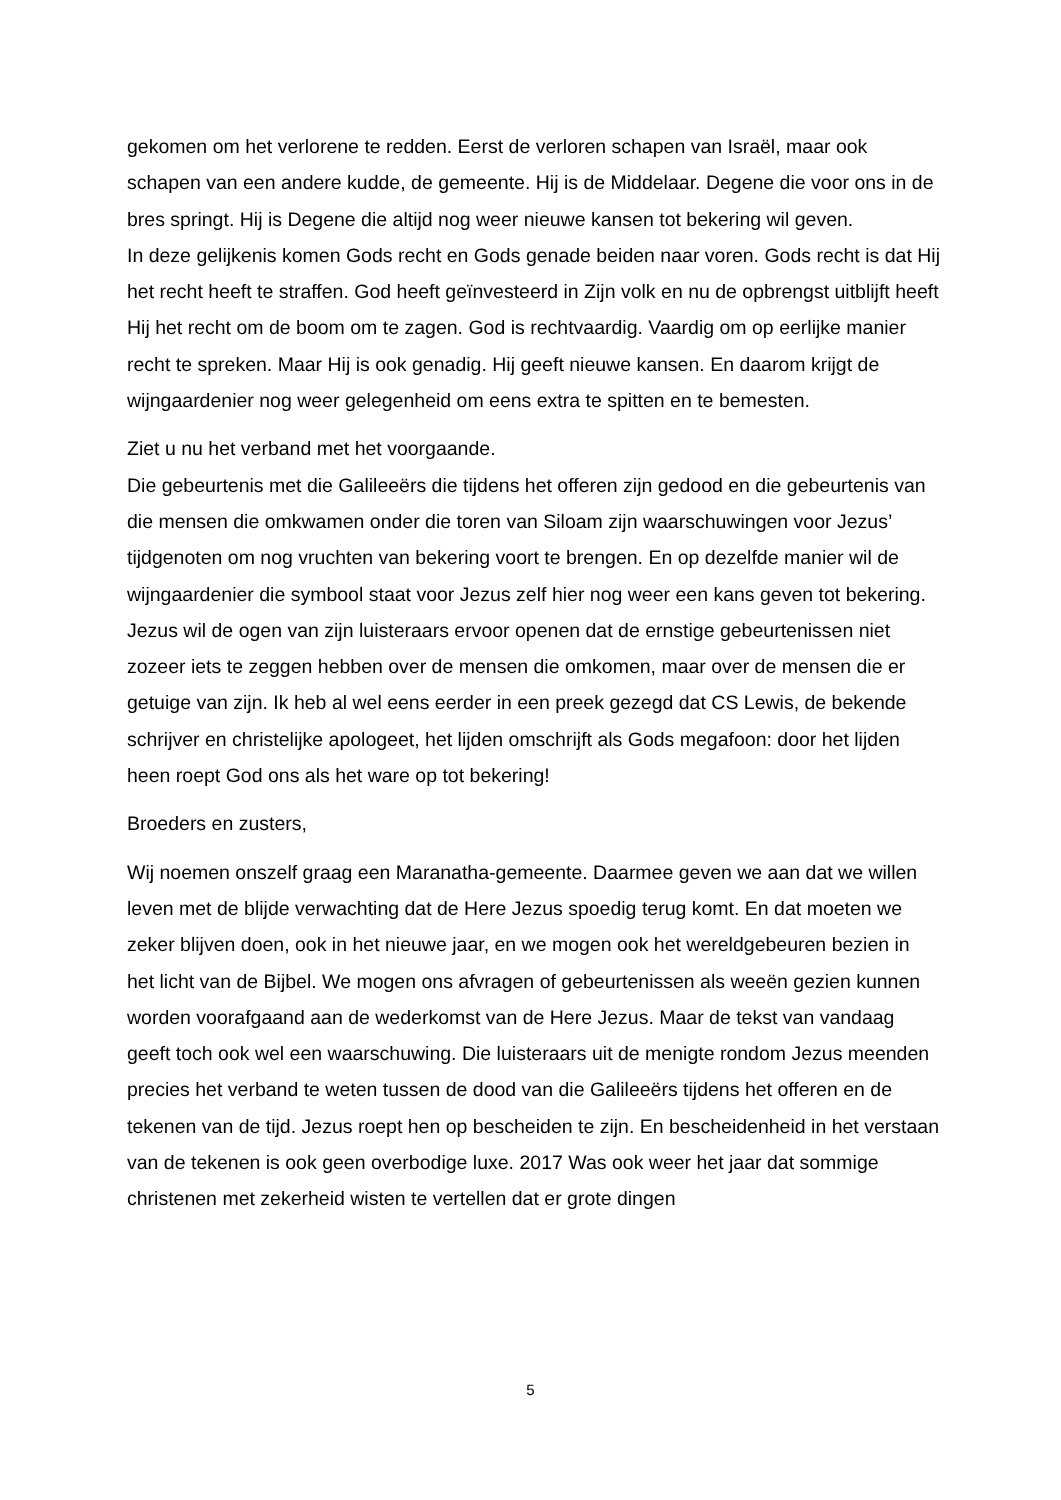gekomen om het verlorene te redden. Eerst de verloren schapen van Israël, maar ook schapen van een andere kudde, de gemeente. Hij is de Middelaar. Degene die voor ons in de bres springt. Hij is Degene die altijd nog weer nieuwe kansen tot bekering wil geven.
In deze gelijkenis komen Gods recht en Gods genade beiden naar voren. Gods recht is dat Hij het recht heeft te straffen. God heeft geïnvesteerd in Zijn volk en nu de opbrengst uitblijft heeft Hij het recht om de boom om te zagen. God is rechtvaardig. Vaardig om op eerlijke manier recht te spreken. Maar Hij is ook genadig. Hij geeft nieuwe kansen. En daarom krijgt de wijngaardenier nog weer gelegenheid om eens extra te spitten en te bemesten.
Ziet u nu het verband met het voorgaande.
Die gebeurtenis met die Galileeërs die tijdens het offeren zijn gedood en die gebeurtenis van die mensen die omkwamen onder die toren van Siloam zijn waarschuwingen voor Jezus’ tijdgenoten om nog vruchten van bekering voort te brengen. En op dezelfde manier wil de wijngaardenier die symbool staat voor Jezus zelf hier nog weer een kans geven tot bekering. Jezus wil de ogen van zijn luisteraars ervoor openen dat de ernstige gebeurtenissen niet zozeer iets te zeggen hebben over de mensen die omkomen, maar over de mensen die er getuige van zijn. Ik heb al wel eens eerder in een preek gezegd dat CS Lewis, de bekende schrijver en christelijke apologeet, het lijden omschrijft als Gods megafoon: door het lijden heen roept God ons als het ware op tot bekering!
Broeders en zusters,
Wij noemen onszelf graag een Maranatha-gemeente. Daarmee geven we aan dat we willen leven met de blijde verwachting dat de Here Jezus spoedig terug komt. En dat moeten we zeker blijven doen, ook in het nieuwe jaar, en we mogen ook het wereldgebeuren bezien in het licht van de Bijbel. We mogen ons afvragen of gebeurtenissen als weeën gezien kunnen worden voorafgaand aan de wederkomst van de Here Jezus. Maar de tekst van vandaag geeft toch ook wel een waarschuwing. Die luisteraars uit de menigte rondom Jezus meenden precies het verband te weten tussen de dood van die Galileeërs tijdens het offeren en de tekenen van de tijd. Jezus roept hen op bescheiden te zijn. En bescheidenheid in het verstaan van de tekenen is ook geen overbodige luxe. 2017 Was ook weer het jaar dat sommige christenen met zekerheid wisten te vertellen dat er grote dingen
5